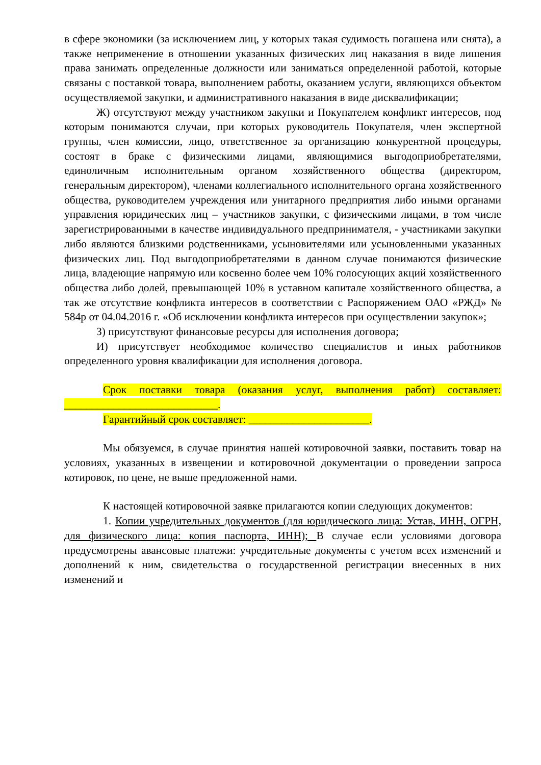в сфере экономики (за исключением лиц, у которых такая судимость погашена или снята), а также неприменение в отношении указанных физических лиц наказания в виде лишения права занимать определенные должности или заниматься определенной работой, которые связаны с поставкой товара, выполнением работы, оказанием услуги, являющихся объектом осуществляемой закупки, и административного наказания в виде дисквалификации;
Ж) отсутствуют между участником закупки и Покупателем конфликт интересов, под которым понимаются случаи, при которых руководитель Покупателя, член экспертной группы, член комиссии, лицо, ответственное за организацию конкурентной процедуры, состоят в браке с физическими лицами, являющимися выгодоприобретателями, единоличным исполнительным органом хозяйственного общества (директором, генеральным директором), членами коллегиального исполнительного органа хозяйственного общества, руководителем учреждения или унитарного предприятия либо иными органами управления юридических лиц – участников закупки, с физическими лицами, в том числе зарегистрированными в качестве индивидуального предпринимателя, - участниками закупки либо являются близкими родственниками, усыновителями или усыновленными указанных физических лиц. Под выгодоприобретателями в данном случае понимаются физические лица, владеющие напрямую или косвенно более чем 10% голосующих акций хозяйственного общества либо долей, превышающей 10% в уставном капитале хозяйственного общества, а так же отсутствие конфликта интересов в соответствии с Распоряжением ОАО «РЖД» № 584р от 04.04.2016 г. «Об исключении конфликта интересов при осуществлении закупок»;
З) присутствуют финансовые ресурсы для исполнения договора;
И) присутствует необходимое количество специалистов и иных работников определенного уровня квалификации для исполнения договора.
Срок поставки товара (оказания услуг, выполнения работ) составляет: ____________________________.
Гарантийный срок составляет: ______________________.
Мы обязуемся, в случае принятия нашей котировочной заявки, поставить товар на условиях, указанных в извещении и котировочной документации о проведении запроса котировок, по цене, не выше предложенной нами.
К настоящей котировочной заявке прилагаются копии следующих документов:
1. Копии учредительных документов (для юридического лица: Устав, ИНН, ОГРН, для физического лица: копия паспорта, ИНН); В случае если условиями договора предусмотрены авансовые платежи: учредительные документы с учетом всех изменений и дополнений к ним, свидетельства о государственной регистрации внесенных в них изменений и